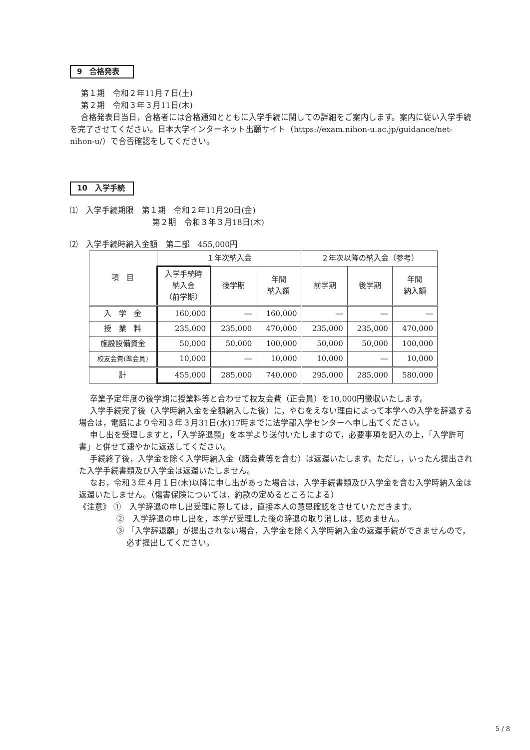9　合格発表
第１期　令和２年11月７日(土)
第２期　令和３年３月11日(木)
合格発表日当日，合格者には合格通知とともに入学手続に関しての詳細をご案内します。案内に従い入学手続を完了させてください。日本大学インターネット出願サイト（https://exam.nihon-u.ac.jp/guidance/net-nihon-u/）で合否確認をしてください。
10　入学手続
⑴　入学手続期限　第１期　令和２年11月20日(金)
第２期　令和３年３月18日(木)
⑵　入学手続時納入金額　第二部　455,000円
| 項 目 | １年次納入金 | | | ２年次以降の納入金（参考） | | |
| --- | --- | --- | --- | --- | --- | --- |
| | 入学手続時 納入金 （前学期） | 後学期 | 年間 納入額 | 前学期 | 後学期 | 年間 納入額 |
| 入 学 金 | 160,000 | ― | 160,000 | ― | ― | ― |
| 授 業 料 | 235,000 | 235,000 | 470,000 | 235,000 | 235,000 | 470,000 |
| 施設設備資金 | 50,000 | 50,000 | 100,000 | 50,000 | 50,000 | 100,000 |
| 校友会費(準会員) | 10,000 | ― | 10,000 | 10,000 | ― | 10,000 |
| 計 | 455,000 | 285,000 | 740,000 | 295,000 | 285,000 | 580,000 |
卒業予定年度の後学期に授業料等と合わせて校友会費（正会員）を10,000円徴収いたします。
入学手続完了後（入学時納入金を全額納入した後）に，やむをえない理由によって本学への入学を辞退する場合は，電話により令和３年３月31日(水)17時までに法学部入学センターへ申し出てください。
申し出を受理しますと，「入学辞退願」を本学より送付いたしますので，必要事項を記入の上，「入学許可書」と併せて速やかに返送してください。
手続終了後，入学金を除く入学時納入金（諸会費等を含む）は返還いたします。ただし，いったん提出された入学手続書類及び入学金は返還いたしません。
なお，令和３年４月１日(木)以降に申し出があった場合は，入学手続書類及び入学金を含む入学時納入金は返還いたしません。（傷害保険については，約款の定めるところによる）
《注意》 ①　入学辞退の申し出受理に際しては，直接本人の意思確認をさせていただきます。
②　入学辞退の申し出を，本学が受理した後の辞退の取り消しは，認めません。
③ 「入学辞退願」が提出されない場合，入学金を除く入学時納入金の返還手続ができませんので，必ず提出してください。
5 / 8